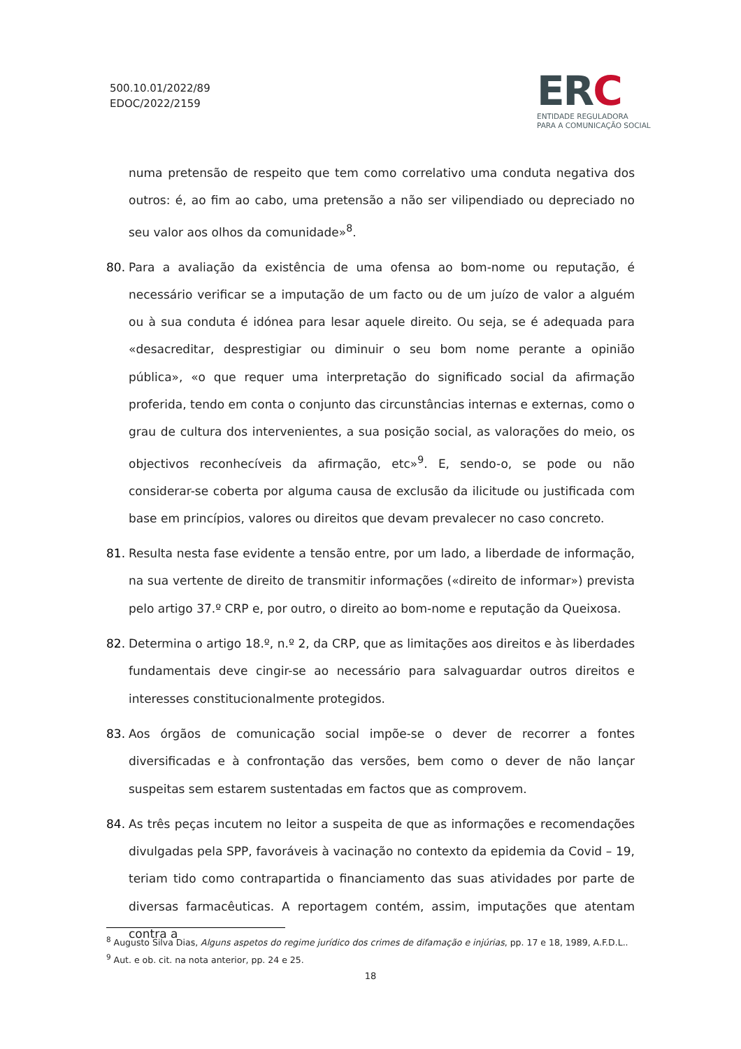500.10.01/2022/89
EDOC/2022/2159
ERC
ENTIDADE REGULADORA
PARA A COMUNICAÇÃO SOCIAL
numa pretensão de respeito que tem como correlativo uma conduta negativa dos outros: é, ao fim ao cabo, uma pretensão a não ser vilipendiado ou depreciado no seu valor aos olhos da comunidade»<sup>8</sup>.
80. Para a avaliação da existência de uma ofensa ao bom-nome ou reputação, é necessário verificar se a imputação de um facto ou de um juízo de valor a alguém ou à sua conduta é idónea para lesar aquele direito. Ou seja, se é adequada para «desacreditar, desprestigiar ou diminuir o seu bom nome perante a opinião pública», «o que requer uma interpretação do significado social da afirmação proferida, tendo em conta o conjunto das circunstâncias internas e externas, como o grau de cultura dos intervenientes, a sua posição social, as valorações do meio, os objectivos reconhecíveis da afirmação, etc»<sup>9</sup>. E, sendo-o, se pode ou não considerar-se coberta por alguma causa de exclusão da ilicitude ou justificada com base em princípios, valores ou direitos que devam prevalecer no caso concreto.
81. Resulta nesta fase evidente a tensão entre, por um lado, a liberdade de informação, na sua vertente de direito de transmitir informações («direito de informar») prevista pelo artigo 37.º CRP e, por outro, o direito ao bom-nome e reputação da Queixosa.
82. Determina o artigo 18.º, n.º 2, da CRP, que as limitações aos direitos e às liberdades fundamentais deve cingir-se ao necessário para salvaguardar outros direitos e interesses constitucionalmente protegidos.
83. Aos órgãos de comunicação social impõe-se o dever de recorrer a fontes diversificadas e à confrontação das versões, bem como o dever de não lançar suspeitas sem estarem sustentadas em factos que as comprovem.
84. As três peças incutem no leitor a suspeita de que as informações e recomendações divulgadas pela SPP, favoráveis à vacinação no contexto da epidemia da Covid – 19, teriam tido como contrapartida o financiamento das suas atividades por parte de diversas farmacêuticas. A reportagem contém, assim, imputações que atentam contra a
<sup>8</sup> Augusto Silva Dias, Alguns aspetos do regime jurídico dos crimes de difamação e injúrias, pp. 17 e 18, 1989, A.F.D.L..
<sup>9</sup> Aut. e ob. cit. na nota anterior, pp. 24 e 25.
18